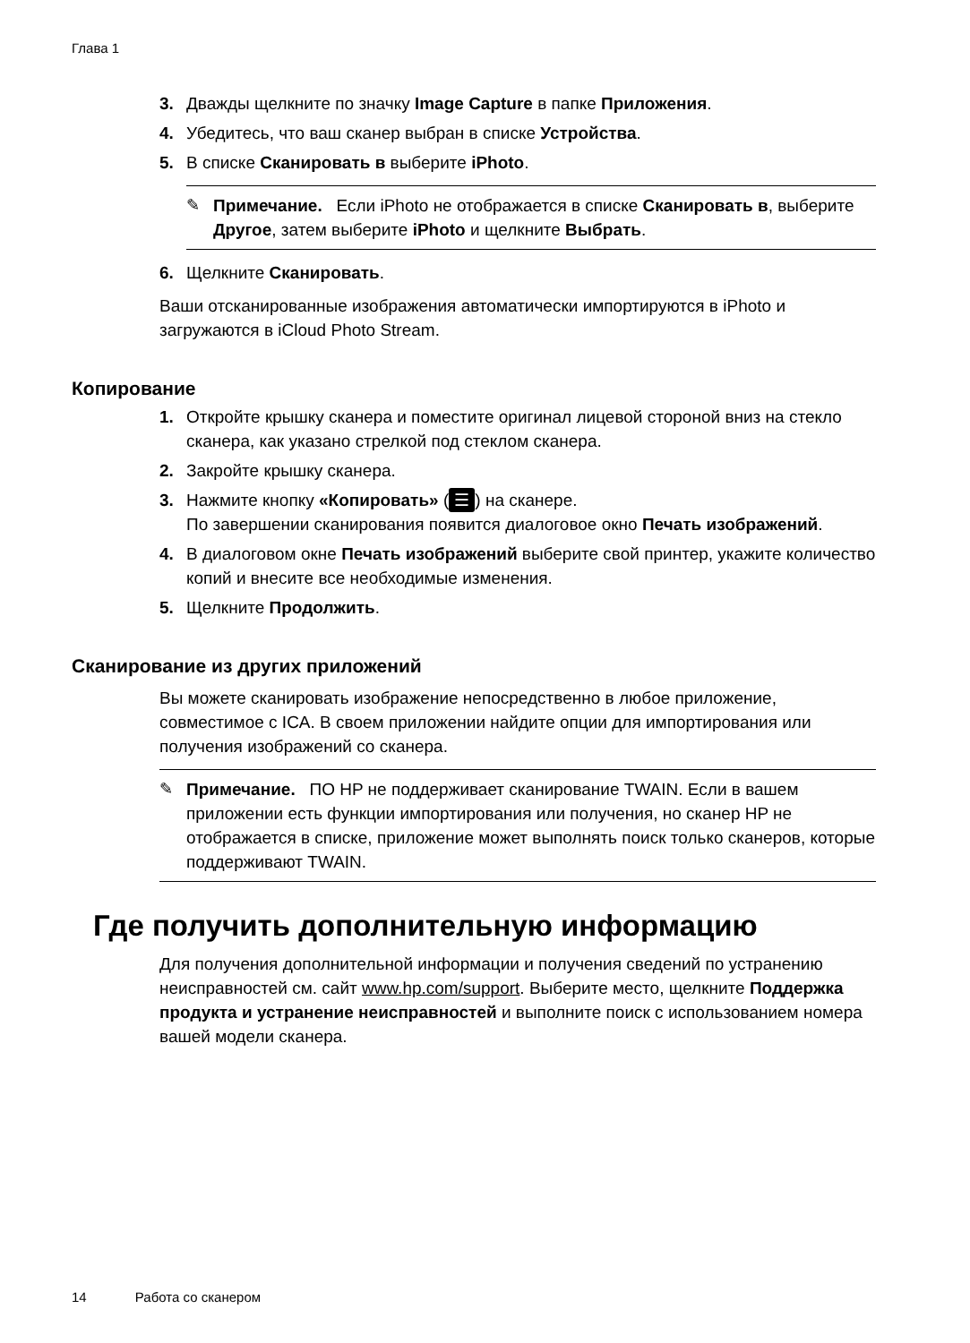Глава 1
3. Дважды щелкните по значку Image Capture в папке Приложения.
4. Убедитесь, что ваш сканер выбран в списке Устройства.
5. В списке Сканировать в выберите iPhoto.
✎ Примечание. Если iPhoto не отображается в списке Сканировать в, выберите Другое, затем выберите iPhoto и щелкните Выбрать.
6. Щелкните Сканировать.
Ваши отсканированные изображения автоматически импортируются в iPhoto и загружаются в iCloud Photo Stream.
Копирование
1. Откройте крышку сканера и поместите оригинал лицевой стороной вниз на стекло сканера, как указано стрелкой под стеклом сканера.
2. Закройте крышку сканера.
3. Нажмите кнопку «Копировать» (☰) на сканере.
По завершении сканирования появится диалоговое окно Печать изображений.
4. В диалоговом окне Печать изображений выберите свой принтер, укажите количество копий и внесите все необходимые изменения.
5. Щелкните Продолжить.
Сканирование из других приложений
Вы можете сканировать изображение непосредственно в любое приложение, совместимое с ICA. В своем приложении найдите опции для импортирования или получения изображений со сканера.
✎ Примечание. ПО HP не поддерживает сканирование TWAIN. Если в вашем приложении есть функции импортирования или получения, но сканер HP не отображается в списке, приложение может выполнять поиск только сканеров, которые поддерживают TWAIN.
Где получить дополнительную информацию
Для получения дополнительной информации и получения сведений по устранению неисправностей см. сайт www.hp.com/support. Выберите место, щелкните Поддержка продукта и устранение неисправностей и выполните поиск с использованием номера вашей модели сканера.
14 Работа со сканером